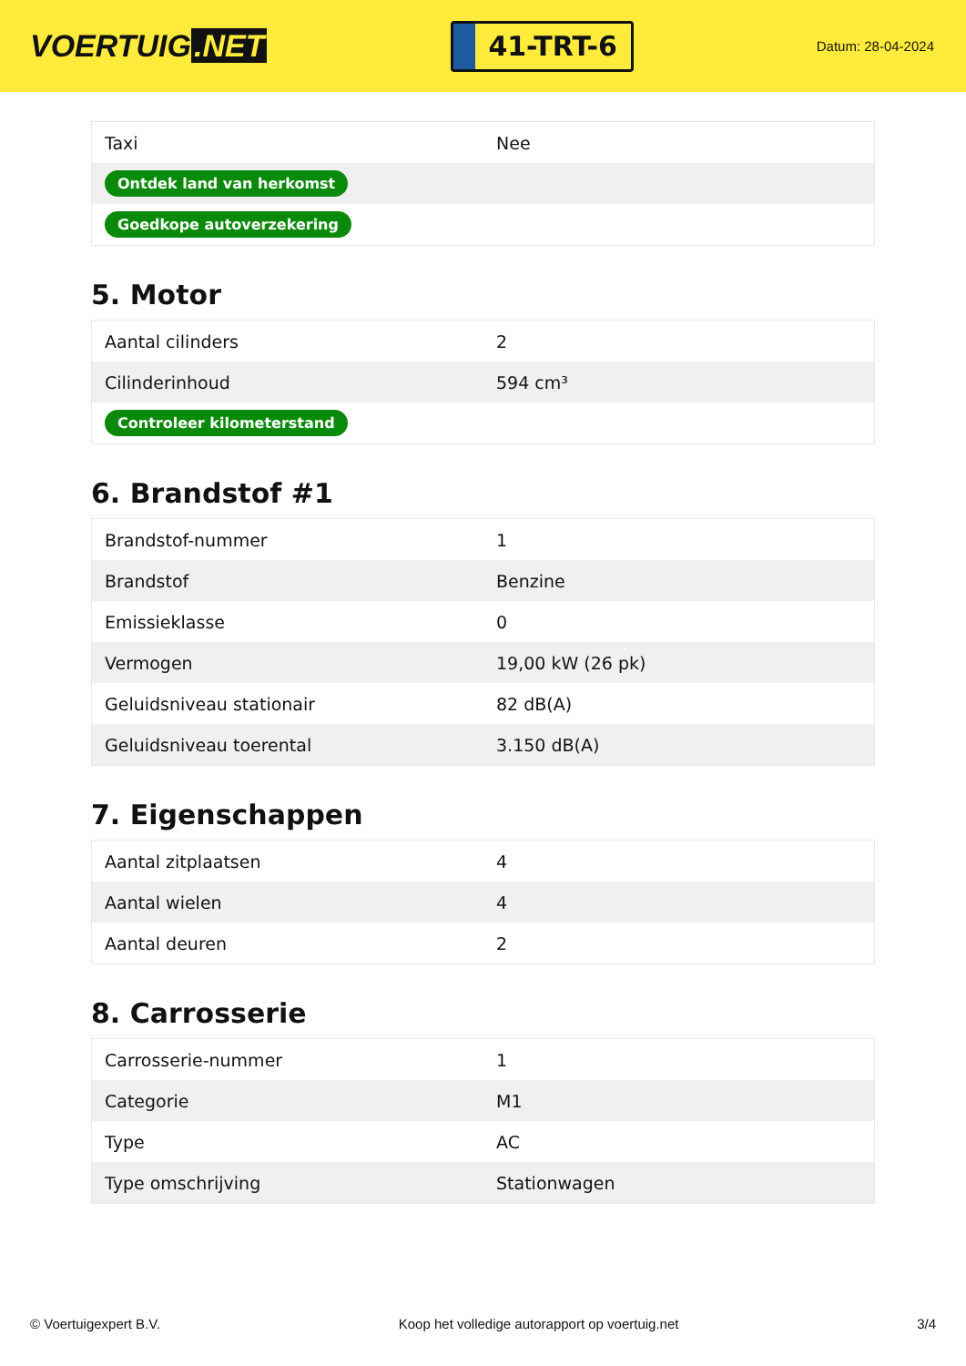VOERTUIG.NET
41-TRT-6
Datum: 28-04-2024
| Taxi | Nee |
| Ontdek land van herkomst | |
| Goedkope autoverzekering | |
5. Motor
| Aantal cilinders | 2 |
| Cilinderinhoud | 594 cm³ |
| Controleer kilometerstand | |
6. Brandstof #1
| Brandstof-nummer | 1 |
| Brandstof | Benzine |
| Emissieklasse | 0 |
| Vermogen | 19,00 kW (26 pk) |
| Geluidsniveau stationair | 82 dB(A) |
| Geluidsniveau toerental | 3.150 dB(A) |
7. Eigenschappen
| Aantal zitplaatsen | 4 |
| Aantal wielen | 4 |
| Aantal deuren | 2 |
8. Carrosserie
| Carrosserie-nummer | 1 |
| Categorie | M1 |
| Type | AC |
| Type omschrijving | Stationwagen |
© Voertuigexpert B.V. Koop het volledige autorapport op voertuig.net 3/4